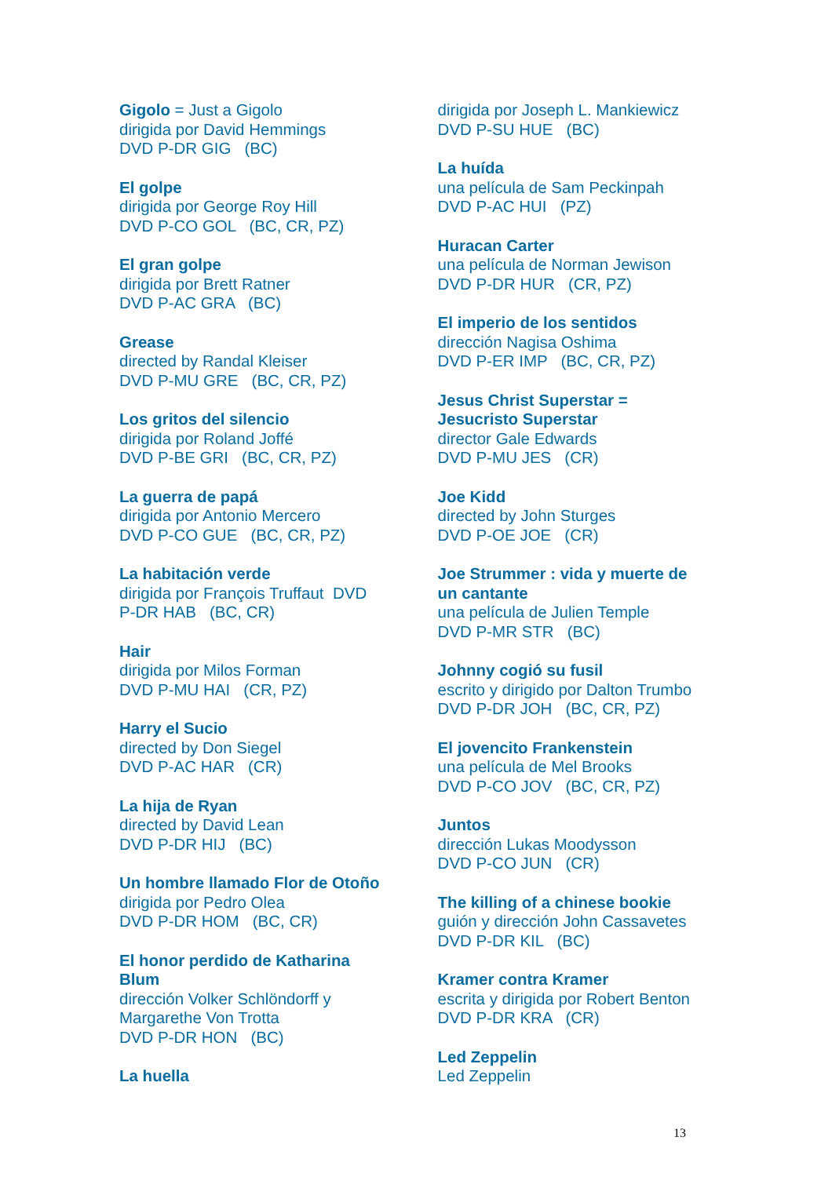Gigolo = Just a Gigolo
dirigida por David Hemmings
DVD P-DR GIG (BC)
El golpe
dirigida por George Roy Hill
DVD P-CO GOL (BC, CR, PZ)
El gran golpe
dirigida por Brett Ratner
DVD P-AC GRA (BC)
Grease
directed by Randal Kleiser
DVD P-MU GRE (BC, CR, PZ)
Los gritos del silencio
dirigida por Roland Joffé
DVD P-BE GRI (BC, CR, PZ)
La guerra de papá
dirigida por Antonio Mercero
DVD P-CO GUE (BC, CR, PZ)
La habitación verde
dirigida por François Truffaut DVD
P-DR HAB (BC, CR)
Hair
dirigida por Milos Forman
DVD P-MU HAI (CR, PZ)
Harry el Sucio
directed by Don Siegel
DVD P-AC HAR (CR)
La hija de Ryan
directed by David Lean
DVD P-DR HIJ (BC)
Un hombre llamado Flor de Otoño
dirigida por Pedro Olea
DVD P-DR HOM (BC, CR)
El honor perdido de Katharina
Blum
dirección Volker Schlöndorff y
Margarethe Von Trotta
DVD P-DR HON (BC)
La huella
dirigida por Joseph L. Mankiewicz
DVD P-SU HUE (BC)
La huída
una película de Sam Peckinpah
DVD P-AC HUI (PZ)
Huracan Carter
una película de Norman Jewison
DVD P-DR HUR (CR, PZ)
El imperio de los sentidos
dirección Nagisa Oshima
DVD P-ER IMP (BC, CR, PZ)
Jesus Christ Superstar =
Jesucristo Superstar
director Gale Edwards
DVD P-MU JES (CR)
Joe Kidd
directed by John Sturges
DVD P-OE JOE (CR)
Joe Strummer : vida y muerte de
un cantante
una película de Julien Temple
DVD P-MR STR (BC)
Johnny cogió su fusil
escrito y dirigido por Dalton Trumbo
DVD P-DR JOH (BC, CR, PZ)
El jovencito Frankenstein
una película de Mel Brooks
DVD P-CO JOV (BC, CR, PZ)
Juntos
dirección Lukas Moodysson
DVD P-CO JUN (CR)
The killing of a chinese bookie
guión y dirección John Cassavetes
DVD P-DR KIL (BC)
Kramer contra Kramer
escrita y dirigida por Robert Benton
DVD P-DR KRA (CR)
Led Zeppelin
Led Zeppelin
13